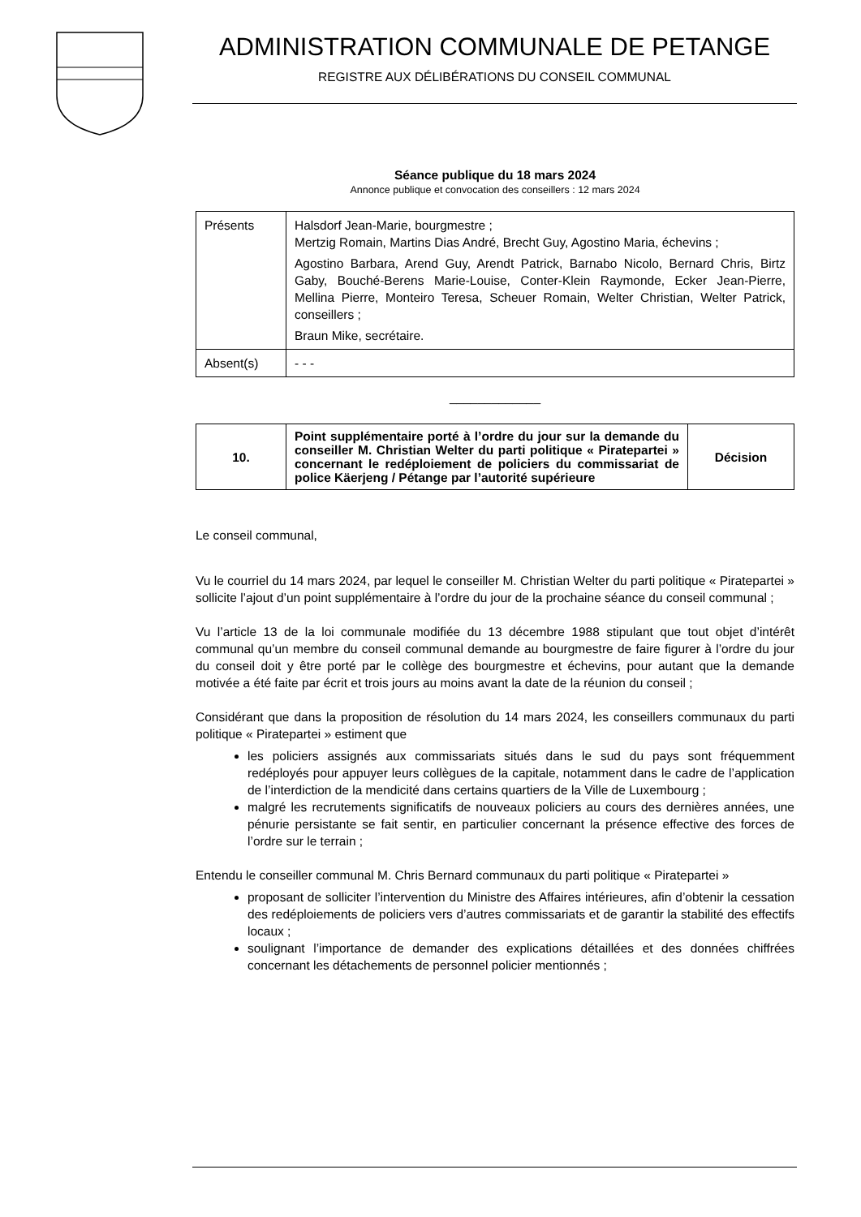ADMINISTRATION COMMUNALE DE PETANGE
REGISTRE AUX DÉLIBÉRATIONS DU CONSEIL COMMUNAL
Séance publique du 18 mars 2024
Annonce publique et convocation des conseillers : 12 mars 2024
| Présents | Halsdorf Jean-Marie, bourgmestre ; Mertzig Romain, Martins Dias André, Brecht Guy, Agostino Maria, échevins ; Agostino Barbara, Arend Guy, Arendt Patrick, Barnabo Nicolo, Bernard Chris, Birtz Gaby, Bouché-Berens Marie-Louise, Conter-Klein Raymonde, Ecker Jean-Pierre, Mellina Pierre, Monteiro Teresa, Scheuer Romain, Welter Christian, Welter Patrick, conseillers ; Braun Mike, secrétaire. |
| Absent(s) | - - - |
_____________
| 10. | Point supplémentaire porté à l’ordre du jour sur la demande du conseiller M. Christian Welter du parti politique « Piratepartei » concernant le redéploiement de policiers du commissariat de police Käerjeng / Pétange par l’autorité supérieure | Décision |
Le conseil communal,
Vu le courriel du 14 mars 2024, par lequel le conseiller M. Christian Welter du parti politique « Piratepartei » sollicite l’ajout d’un point supplémentaire à l’ordre du jour de la prochaine séance du conseil communal ;
Vu l’article 13 de la loi communale modifiée du 13 décembre 1988 stipulant que tout objet d’intérêt communal qu’un membre du conseil communal demande au bourgmestre de faire figurer à l’ordre du jour du conseil doit y être porté par le collège des bourgmestre et échevins, pour autant que la demande motivée a été faite par écrit et trois jours au moins avant la date de la réunion du conseil ;
Considérant que dans la proposition de résolution du 14 mars 2024, les conseillers communaux du parti politique « Piratepartei » estiment que
les policiers assignés aux commissariats situés dans le sud du pays sont fréquemment redéployés pour appuyer leurs collègues de la capitale, notamment dans le cadre de l’application de l’interdiction de la mendicité dans certains quartiers de la Ville de Luxembourg ;
malgré les recrutements significatifs de nouveaux policiers au cours des dernières années, une pénurie persistante se fait sentir, en particulier concernant la présence effective des forces de l’ordre sur le terrain ;
Entendu le conseiller communal M. Chris Bernard communaux du parti politique « Piratepartei »
proposant de solliciter l’intervention du Ministre des Affaires intérieures, afin d’obtenir la cessation des redéploiements de policiers vers d’autres commissariats et de garantir la stabilité des effectifs locaux ;
soulignant l’importance de demander des explications détaillées et des données chiffrées concernant les détachements de personnel policier mentionnés ;